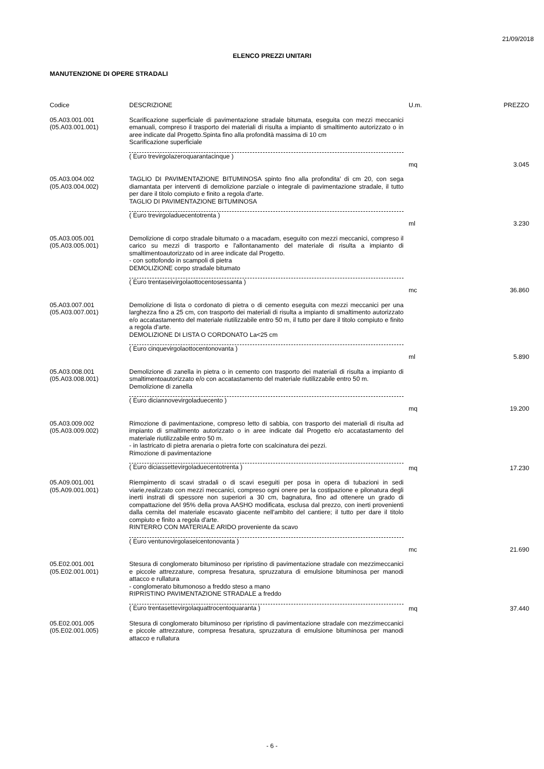21/09/2018
ELENCO PREZZI UNITARI
MANUTENZIONE DI OPERE STRADALI
| Codice | DESCRIZIONE | U.m. | PREZZO |
| --- | --- | --- | --- |
| 05.A03.001.001 (05.A03.001.001) | Scarificazione superficiale di pavimentazione stradale bitumata, eseguita con mezzi meccanici emanuali, compreso il trasporto dei materiali di risulta a impianto di smaltimento autorizzato o in aree indicate dal Progetto.Spinta fino alla profondità massima di 10 cm Scarificazione superficiale ( Euro trevirgolazeroquarantacinque ) | mq | 3.045 |
| 05.A03.004.002 (05.A03.004.002) | TAGLIO DI PAVIMENTAZIONE BITUMINOSA spinto fino alla profondita' di cm 20, con sega diamantata per interventi di demolizione parziale o integrale di pavimentazione stradale, il tutto per dare il titolo compiuto e finito a regola d'arte. TAGLIO DI PAVIMENTAZIONE BITUMINOSA ( Euro trevirgoladuecentotrenta ) | ml | 3.230 |
| 05.A03.005.001 (05.A03.005.001) | Demolizione di corpo stradale bitumato o a macadam, eseguito con mezzi meccanici, compreso il carico su mezzi di trasporto e l'allontanamento del materiale di risulta a impianto di smaltimentoautorizzato od in aree indicate dal Progetto. - con sottofondo in scampoli di pietra DEMOLIZIONE corpo stradale bitumato ( Euro trentaseivirgolaottocentosessanta ) | mc | 36.860 |
| 05.A03.007.001 (05.A03.007.001) | Demolizione di lista o cordonato di pietra o di cemento eseguita con mezzi meccanici per una larghezza fino a 25 cm, con trasporto dei materiali di risulta a impianto di smaltimento autorizzato e/o accatastamento del materiale riutilizzabile entro 50 m, il tutto per dare il titolo compiuto e finito a regola d'arte. DEMOLIZIONE DI LISTA O CORDONATO La<25 cm ( Euro cinquevirgolaottocentonovanta ) | ml | 5.890 |
| 05.A03.008.001 (05.A03.008.001) | Demolizione di zanella in pietra o in cemento con trasporto dei materiali di risulta a impianto di smaltimentoautorizzato e/o con accatastamento del materiale riutilizzabile entro 50 m. Demolizione di zanella ( Euro diciannovevirgoladuecento ) | mq | 19.200 |
| 05.A03.009.002 (05.A03.009.002) | Rimozione di pavimentazione, compreso letto di sabbia, con trasporto dei materiali di risulta ad impianto di smaltimento autorizzato o in aree indicate dal Progetto e/o accatastamento del materiale riutilizzabile entro 50 m. - in lastricato di pietra arenaria o pietra forte con scalcinatura dei pezzi. Rimozione di pavimentazione ( Euro diciassettevirgoladuecentotrenta ) | mq | 17.230 |
| 05.A09.001.001 (05.A09.001.001) | Riempimento di scavi stradali o di scavi eseguiti per posa in opera di tubazioni in sedi viarie,realizzato con mezzi meccanici, compreso ogni onere per la costipazione e pilonatura degli inerti instrati di spessore non superiori a 30 cm, bagnatura, fino ad ottenere un grado di compattazione del 95% della prova AASHO modificata, esclusa dal prezzo, con inerti provenienti dalla cernita del materiale escavato giacente nell'ambito del cantiere; il tutto per dare il titolo compiuto e finito a regola d'arte. RINTERRO CON MATERIALE ARIDO proveniente da scavo ( Euro ventunovirgolaseicentonovanta ) | mc | 21.690 |
| 05.E02.001.001 (05.E02.001.001) | Stesura di conglomerato bituminoso per ripristino di pavimentazione stradale con mezzimeccanici e piccole attrezzature, compresa fresatura, spruzzatura di emulsione bituminosa per manodi attacco e rullatura - conglomerato bitumonoso a freddo steso a mano RIPRISTINO PAVIMENTAZIONE STRADALE a freddo ( Euro trentasettevirgolaquattrocentoquaranta ) | mq | 37.440 |
| 05.E02.001.005 (05.E02.001.005) | Stesura di conglomerato bituminoso per ripristino di pavimentazione stradale con mezzimeccanici e piccole attrezzature, compresa fresatura, spruzzatura di emulsione bituminosa per manodi attacco e rullatura | | |
- 6 -